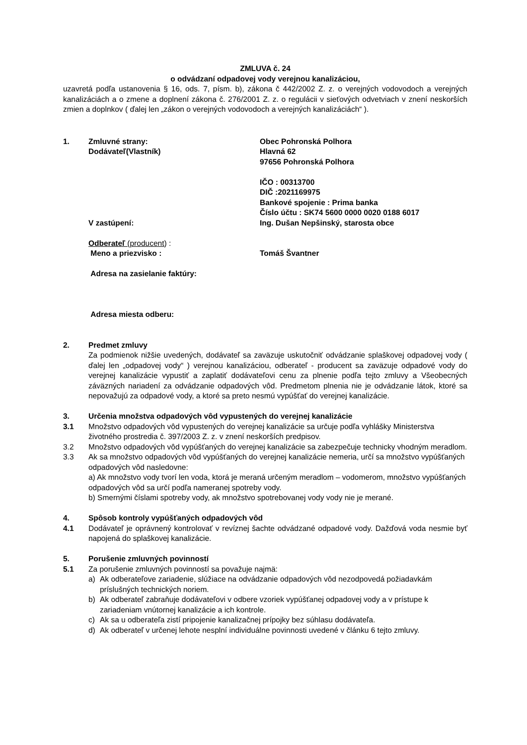ZMLUVA č. 24
o odvádzaní odpadovej vody verejnou kanalizáciou,
uzavretá podľa ustanovenia § 16, ods. 7, písm. b), zákona č 442/2002 Z. z. o verejných vodovodoch a verejných kanalizáciách a o zmene a doplnení zákona č. 276/2001 Z. z. o regulácii v sieťových odvetviach v znení neskorších zmien a doplnkov ( ďalej len „zákon o verejných vodovodoch a verejných kanalizáciách“ ).
1. Zmluvné strany:
Dodávateľ(Vlastník)
Obec Pohronská Polhora
Hlavná 62
97656 Pohronská Polhora
IČO : 00313700
DIČ :2021169975
Bankové spojenie : Prima banka
Číslo účtu : SK74 5600 0000 0020 0188 6017
V zastúpení: Ing. Dušan Nepšinský, starosta obce
Odberateľ (producent) :
Meno a priezvisko : Tomáš Švantner
Adresa na zasielanie faktúry:
Adresa miesta odberu:
2. Predmet zmluvy
Za podmienok nižšie uvedených, dodávateľ sa zaväzuje uskutočniť odvádzanie splaškovej odpadovej vody ( ďalej len „odpadovej vody“ ) verejnou kanalizáciou, odberateľ - producent sa zaväzuje odpadové vody do verejnej kanalizácie vypustiť a zaplatiť dodávateľovi cenu za plnenie podľa tejto zmluvy a Všeobecných záväzných nariadení za odvádzanie odpadových vôd. Predmetom plnenia nie je odvádzanie látok, ktoré sa nepovažujú za odpadové vody, a ktoré sa preto nesmú vypúšťať do verejnej kanalizácie.
3. Určenia množstva odpadových vôd vypustených do verejnej kanalizácie
3.1 Množstvo odpadových vôd vypustených do verejnej kanalizácie sa určuje podľa vyhlášky Ministerstva životného prostredia č. 397/2003 Z. z. v znení neskorších predpisov.
3.2 Množstvo odpadových vôd vypúšťaných do verejnej kanalizácie sa zabezpečuje technicky vhodným meradlom.
3.3 Ak sa množstvo odpadových vôd vypúšťaných do verejnej kanalizácie nemeria, určí sa množstvo vypúšťaných odpadových vôd nasledovne:
a) Ak množstvo vody tvorí len voda, ktorá je meraná určeným meradlom – vodomerom, množstvo vypúšťaných odpadových vôd sa určí podľa nameranej spotreby vody.
b) Smernými číslami spotreby vody, ak množstvo spotrebovanej vody vody nie je merané.
4. Spôsob kontroly vypúšťaných odpadových vôd
4.1 Dodávateľ je oprávnený kontrolovať v revíznej šachte odvádzané odpadové vody. Dažďová voda nesmie byť napojená do splaškovej kanalizácie.
5. Porušenie zmluvných povinností
5.1 Za porušenie zmluvných povinností sa považuje najmä:
a) Ak odberateľove zariadenie, slúžiace na odvádzanie odpadových vôd nezodpovedá požiadavkám príslušných technických noriem.
b) Ak odberateľ zabraňuje dodávateľovi v odbere vzoriek vypúšťanej odpadovej vody a v prístupe k zariadeniam vnútornej kanalizácie a ich kontrole.
c) Ak sa u odberateľa zistí pripojenie kanalizačnej prípojky bez súhlasu dodávateľa.
d) Ak odberateľ v určenej lehote nesplní individuálne povinnosti uvedené v článku 6 tejto zmluvy.